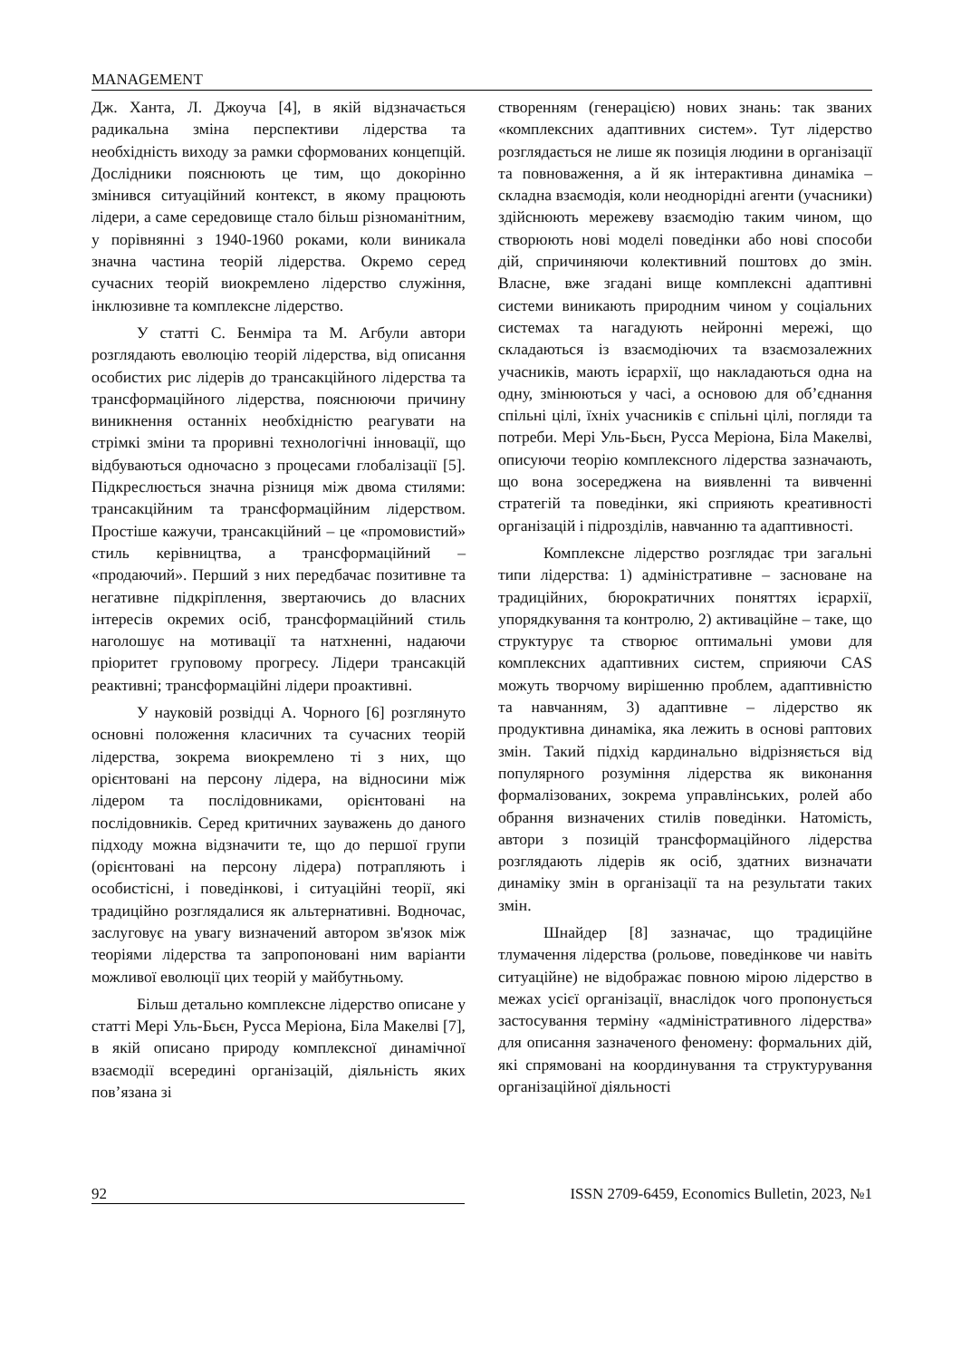MANAGEMENT
Дж. Ханта, Л. Джоуча [4], в якій відзначається радикальна зміна перспективи лідерства та необхідність виходу за рамки сформованих концепцій. Дослідники пояснюють це тим, що докорінно змінився ситуаційний контекст, в якому працюють лідери, а саме середовище стало більш різноманітним, у порівнянні з 1940-1960 роками, коли виникала значна частина теорій лідерства. Окремо серед сучасних теорій виокремлено лідерство служіння, інклюзивне та комплексне лідерство.
У статті С. Бенміра та М. Агбули автори розглядають еволюцію теорій лідерства, від описання особистих рис лідерів до трансакційного лідерства та трансформаційного лідерства, пояснюючи причину виникнення останніх необхідністю реагувати на стрімкі зміни та проривні технологічні інновації, що відбуваються одночасно з процесами глобалізації [5]. Підкреслюється значна різниця між двома стилями: трансакційним та трансформаційним лідерством. Простіше кажучи, трансакційний – це «промовистий» стиль керівництва, а трансформаційний – «продаючий». Перший з них передбачає позитивне та негативне підкріплення, звертаючись до власних інтересів окремих осіб, трансформаційний стиль наголошує на мотивації та натхненні, надаючи пріоритет груповому прогресу. Лідери трансакцій реактивні; трансформаційні лідери проактивні.
У науковій розвідці А. Чорного [6] розглянуто основні положення класичних та сучасних теорій лідерства, зокрема виокремлено ті з них, що орієнтовані на персону лідера, на відносини між лідером та послідовниками, орієнтовані на послідовників. Серед критичних зауважень до даного підходу можна відзначити те, що до першої групи (орієнтовані на персону лідера) потрапляють і особистісні, і поведінкові, і ситуаційні теорії, які традиційно розглядалися як альтернативні. Водночас, заслуговує на увагу визначений автором зв'язок між теоріями лідерства та запропоновані ним варіанти можливої еволюції цих теорій у майбутньому.
Більш детально комплексне лідерство описане у статті Мері Уль-Бьєн, Русса Меріона, Біла Макелві [7], в якій описано природу комплексної динамічної взаємодії всередині організацій, діяльність яких пов’язана зі
створенням (генерацією) нових знань: так званих «комплексних адаптивних систем». Тут лідерство розглядається не лише як позиція людини в організації та повноваження, а й як інтерактивна динаміка – складна взаємодія, коли неоднорідні агенти (учасники) здійснюють мережеву взаємодію таким чином, що створюють нові моделі поведінки або нові способи дій, спричиняючи колективний поштовх до змін. Власне, вже згадані вище комплексні адаптивні системи виникають природним чином у соціальних системах та нагадують нейронні мережі, що складаються із взаємодіючих та взаємозалежних учасників, мають ієрархії, що накладаються одна на одну, змінюються у часі, а основою для об’єднання спільні цілі, їхніх учасників є спільні цілі, погляди та потреби. Мері Уль-Бьєн, Русса Меріона, Біла Макелві, описуючи теорію комплексного лідерства зазначають, що вона зосереджена на виявленні та вивченні стратегій та поведінки, які сприяють креативності організацій і підрозділів, навчанню та адаптивності.
Комплексне лідерство розглядає три загальні типи лідерства: 1) адміністративне – засноване на традиційних, бюрократичних поняттях ієрархії, упорядкування та контролю, 2) активаційне – таке, що структурує та створює оптимальні умови для комплексних адаптивних систем, сприяючи CAS можуть творчому вирішенню проблем, адаптивністю та навчанням, 3) адаптивне – лідерство як продуктивна динаміка, яка лежить в основі раптових змін. Такий підхід кардинально відрізняється від популярного розуміння лідерства як виконання формалізованих, зокрема управлінських, ролей або обрання визначених стилів поведінки. Натомість, автори з позицій трансформаційного лідерства розглядають лідерів як осіб, здатних визначати динаміку змін в організації та на результати таких змін.
Шнайдер [8] зазначає, що традиційне тлумачення лідерства (рольове, поведінкове чи навіть ситуаційне) не відображає повною мірою лідерство в межах усієї організації, внаслідок чого пропонується застосування терміну «адміністративного лідерства» для описання зазначеного феномену: формальних дій, які спрямовані на координування та структурування організаційної діяльності
92 ISSN 2709-6459, Economics Bulletin, 2023, №1